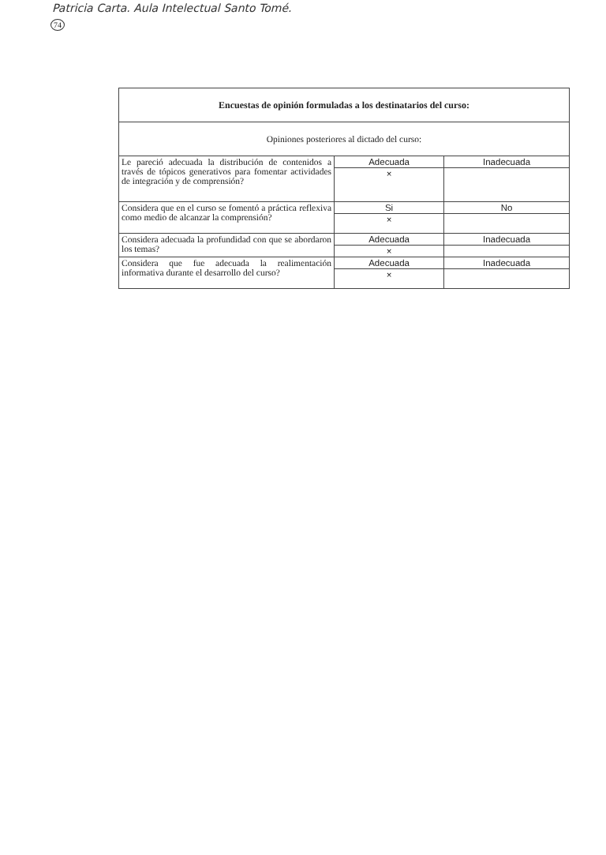Patricia Carta. Aula Intelectual Santo Tomé.
74
| Encuestas de opinión formuladas a los destinatarios del curso: | | |
| Opiniones posteriores al dictado del curso: | | |
| Le pareció adecuada la distribución de contenidos a través de tópicos generativos para fomentar actividades de integración y de comprensión? | Adecuada | Inadecuada |
| | × | |
| Considera que en el curso se fomentó a práctica reflexiva como medio de alcanzar la comprensión? | Si | No |
| | × | |
| Considera adecuada la profundidad con que se abordaron los temas? | Adecuada | Inadecuada |
| | × | |
| Considera que fue adecuada la realimentación informativa durante el desarrollo del curso? | Adecuada | Inadecuada |
| | × | |